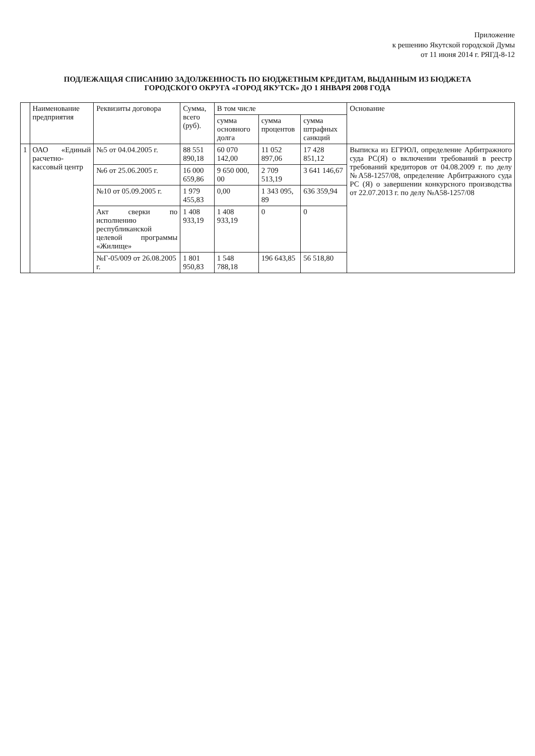Приложение
к решению Якутской городской Думы
от 11 июня 2014 г. РЯГД-8-12
ПОДЛЕЖАЩАЯ СПИСАНИЮ ЗАДОЛЖЕННОСТЬ ПО БЮДЖЕТНЫМ КРЕДИТАМ, ВЫДАННЫМ ИЗ БЮДЖЕТА
ГОРОДСКОГО ОКРУГА «ГОРОД ЯКУТСК» ДО 1 ЯНВАРЯ 2008 ГОДА
| | Наименование предприятия | Реквизиты договора | Сумма, всего (руб). | В том числе | | | Основание |
| --- | --- | --- | --- | --- | --- | --- | --- |
| | | | | сумма основного долга | сумма процентов | сумма штрафных санкций | |
| 1 | ОАО «Единый расчетно-кассовый центр | №5 от 04.04.2005 г. | 88 551 890,18 | 60 070 142,00 | 11 052 897,06 | 17 428 851,12 | Выписка из ЕГРЮЛ, определение Арбитражного суда РС(Я) о включении требований в реестр требований кредиторов от 04.08.2009 г. по делу №А58-1257/08, определение Арбитражного суда РС (Я) о завершении конкурсного производства от 22.07.2013 г. по делу №А58-1257/08 |
| | | №6 от 25.06.2005 г. | 16 000 659,86 | 9 650 000, 00 | 2 709 513,19 | 3 641 146,67 | |
| | | №10 от 05.09.2005 г. | 1 979 455,83 | 0,00 | 1 343 095, 89 | 636 359,94 | |
| | | Акт сверки по исполнению республиканской целевой программы «Жилище» | 1 408 933,19 | 1 408 933,19 | 0 | 0 | |
| | | №Г-05/009 от 26.08.2005 г. | 1 801 950,83 | 1 548 788,18 | 196 643,85 | 56 518,80 | |